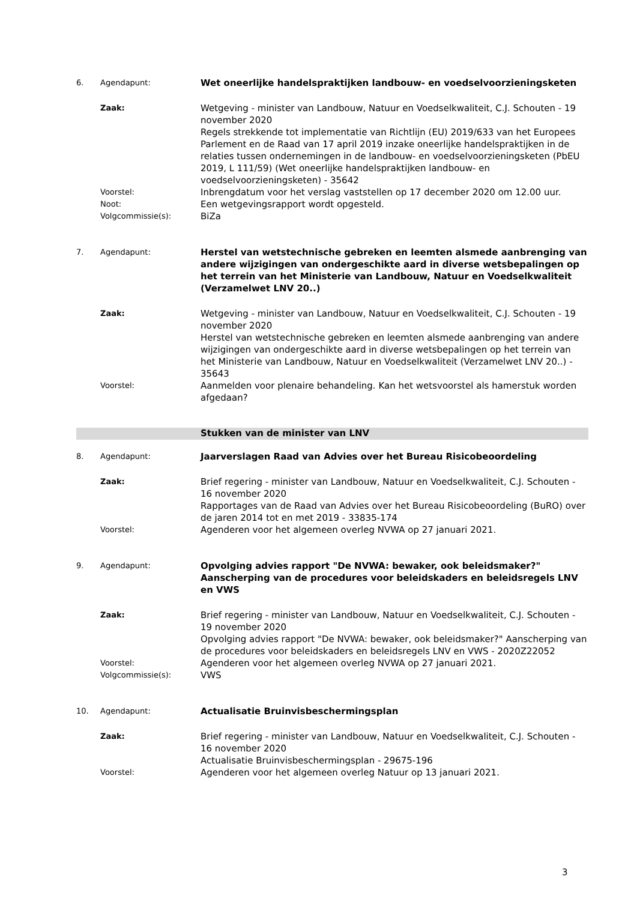6. Agendapunt:
Wet oneerlijke handelspraktijken landbouw- en voedselvoorzieningsketen
Zaak:
Wetgeving - minister van Landbouw, Natuur en Voedselkwaliteit, C.J. Schouten - 19 november 2020
Regels strekkende tot implementatie van Richtlijn (EU) 2019/633 van het Europees Parlement en de Raad van 17 april 2019 inzake oneerlijke handelspraktijken in de relaties tussen ondernemingen in de landbouw- en voedselvoorzieningsketen (PbEU 2019, L 111/59) (Wet oneerlijke handelspraktijken landbouw- en voedselvoorzieningsketen) - 35642
Voorstel:
Inbrengdatum voor het verslag vaststellen op 17 december 2020 om 12.00 uur.
Noot:
Een wetgevingsrapport wordt opgesteld.
Volgcommissie(s):
BiZa
7. Agendapunt:
Herstel van wetstechnische gebreken en leemten alsmede aanbrenging van andere wijzigingen van ondergeschikte aard in diverse wetsbepalingen op het terrein van het Ministerie van Landbouw, Natuur en Voedselkwaliteit (Verzamelwet LNV 20..)
Zaak:
Wetgeving - minister van Landbouw, Natuur en Voedselkwaliteit, C.J. Schouten - 19 november 2020
Herstel van wetstechnische gebreken en leemten alsmede aanbrenging van andere wijzigingen van ondergeschikte aard in diverse wetsbepalingen op het terrein van het Ministerie van Landbouw, Natuur en Voedselkwaliteit (Verzamelwet LNV 20..) - 35643
Voorstel:
Aanmelden voor plenaire behandeling. Kan het wetsvoorstel als hamerstuk worden afgedaan?
Stukken van de minister van LNV
8. Agendapunt:
Jaarverslagen Raad van Advies over het Bureau Risicobeoordeling
Zaak:
Brief regering - minister van Landbouw, Natuur en Voedselkwaliteit, C.J. Schouten - 16 november 2020
Rapportages van de Raad van Advies over het Bureau Risicobeoordeling (BuRO) over de jaren 2014 tot en met 2019 - 33835-174
Voorstel:
Agenderen voor het algemeen overleg NVWA op 27 januari 2021.
9. Agendapunt:
Opvolging advies rapport "De NVWA: bewaker, ook beleidsmaker?" Aanscherping van de procedures voor beleidskaders en beleidsregels LNV en VWS
Zaak:
Brief regering - minister van Landbouw, Natuur en Voedselkwaliteit, C.J. Schouten - 19 november 2020
Opvolging advies rapport "De NVWA: bewaker, ook beleidsmaker?" Aanscherping van de procedures voor beleidskaders en beleidsregels LNV en VWS - 2020Z22052
Voorstel:
Agenderen voor het algemeen overleg NVWA op 27 januari 2021.
Volgcommissie(s):
VWS
10. Agendapunt:
Actualisatie Bruinvisbeschermingsplan
Zaak:
Brief regering - minister van Landbouw, Natuur en Voedselkwaliteit, C.J. Schouten - 16 november 2020
Actualisatie Bruinvisbeschermingsplan - 29675-196
Voorstel:
Agenderen voor het algemeen overleg Natuur op 13 januari 2021.
3